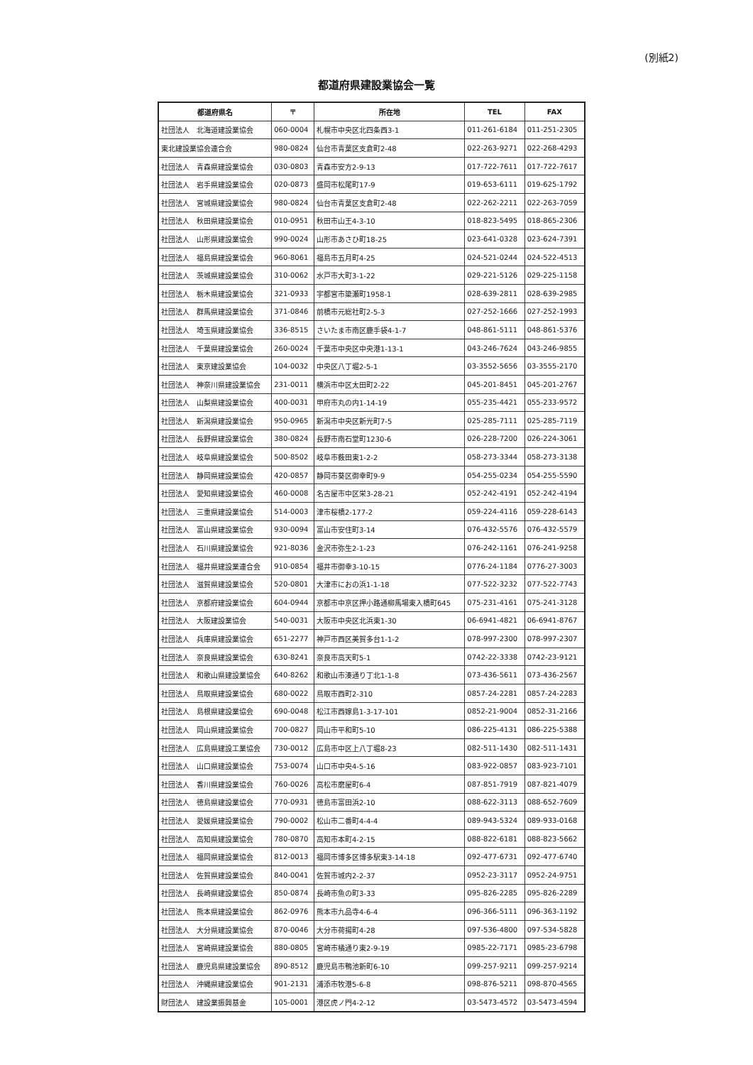(別紙2)
都道府県建設業協会一覧
| 都道府県名 | 〒 | 所在地 | TEL | FAX |
| --- | --- | --- | --- | --- |
| 社団法人 北海道建設業協会 | 060-0004 | 札幌市中央区北四条西3-1 | 011-261-6184 | 011-251-2305 |
| 東北建設業協会連合会 | 980-0824 | 仙台市青葉区支倉町2-48 | 022-263-9271 | 022-268-4293 |
| 社団法人 青森県建設業協会 | 030-0803 | 青森市安方2-9-13 | 017-722-7611 | 017-722-7617 |
| 社団法人 岩手県建設業協会 | 020-0873 | 盛岡市松尾町17-9 | 019-653-6111 | 019-625-1792 |
| 社団法人 宮城県建設業協会 | 980-0824 | 仙台市青葉区支倉町2-48 | 022-262-2211 | 022-263-7059 |
| 社団法人 秋田県建設業協会 | 010-0951 | 秋田市山王4-3-10 | 018-823-5495 | 018-865-2306 |
| 社団法人 山形県建設業協会 | 990-0024 | 山形市あさひ町18-25 | 023-641-0328 | 023-624-7391 |
| 社団法人 福島県建設業協会 | 960-8061 | 福島市五月町4-25 | 024-521-0244 | 024-522-4513 |
| 社団法人 茨城県建設業協会 | 310-0062 | 水戸市大町3-1-22 | 029-221-5126 | 029-225-1158 |
| 社団法人 栃木県建設業協会 | 321-0933 | 宇都宮市簗瀬町1958-1 | 028-639-2811 | 028-639-2985 |
| 社団法人 群馬県建設業協会 | 371-0846 | 前橋市元総社町2-5-3 | 027-252-1666 | 027-252-1993 |
| 社団法人 埼玉県建設業協会 | 336-8515 | さいたま市南区鹿手袋4-1-7 | 048-861-5111 | 048-861-5376 |
| 社団法人 千葉県建設業協会 | 260-0024 | 千葉市中央区中央港1-13-1 | 043-246-7624 | 043-246-9855 |
| 社団法人 東京建設業協会 | 104-0032 | 中央区八丁堀2-5-1 | 03-3552-5656 | 03-3555-2170 |
| 社団法人 神奈川県建設業協会 | 231-0011 | 横浜市中区太田町2-22 | 045-201-8451 | 045-201-2767 |
| 社団法人 山梨県建設業協会 | 400-0031 | 甲府市丸の内1-14-19 | 055-235-4421 | 055-233-9572 |
| 社団法人 新潟県建設業協会 | 950-0965 | 新潟市中央区新光町7-5 | 025-285-7111 | 025-285-7119 |
| 社団法人 長野県建設業協会 | 380-0824 | 長野市南石堂町1230-6 | 026-228-7200 | 026-224-3061 |
| 社団法人 岐阜県建設業協会 | 500-8502 | 岐阜市薮田東1-2-2 | 058-273-3344 | 058-273-3138 |
| 社団法人 静岡県建設業協会 | 420-0857 | 静岡市葵区御幸町9-9 | 054-255-0234 | 054-255-5590 |
| 社団法人 愛知県建設業協会 | 460-0008 | 名古屋市中区栄3-28-21 | 052-242-4191 | 052-242-4194 |
| 社団法人 三重県建設業協会 | 514-0003 | 津市桜橋2-177-2 | 059-224-4116 | 059-228-6143 |
| 社団法人 富山県建設業協会 | 930-0094 | 富山市安住町3-14 | 076-432-5576 | 076-432-5579 |
| 社団法人 石川県建設業協会 | 921-8036 | 金沢市弥生2-1-23 | 076-242-1161 | 076-241-9258 |
| 社団法人 福井県建設業連合会 | 910-0854 | 福井市御幸3-10-15 | 0776-24-1184 | 0776-27-3003 |
| 社団法人 滋賀県建設業協会 | 520-0801 | 大津市におの浜1-1-18 | 077-522-3232 | 077-522-7743 |
| 社団法人 京都府建設業協会 | 604-0944 | 京都市中京区押小路通柳馬場東入橋町645 | 075-231-4161 | 075-241-3128 |
| 社団法人 大阪建設業協会 | 540-0031 | 大阪市中央区北浜東1-30 | 06-6941-4821 | 06-6941-8767 |
| 社団法人 兵庫県建設業協会 | 651-2277 | 神戸市西区美賀多台1-1-2 | 078-997-2300 | 078-997-2307 |
| 社団法人 奈良県建設業協会 | 630-8241 | 奈良市高天町5-1 | 0742-22-3338 | 0742-23-9121 |
| 社団法人 和歌山県建設業協会 | 640-8262 | 和歌山市湊通り丁北1-1-8 | 073-436-5611 | 073-436-2567 |
| 社団法人 鳥取県建設業協会 | 680-0022 | 鳥取市西町2-310 | 0857-24-2281 | 0857-24-2283 |
| 社団法人 島根県建設業協会 | 690-0048 | 松江市西嫁島1-3-17-101 | 0852-21-9004 | 0852-31-2166 |
| 社団法人 岡山県建設業協会 | 700-0827 | 岡山市平和町5-10 | 086-225-4131 | 086-225-5388 |
| 社団法人 広島県建設工業協会 | 730-0012 | 広島市中区上八丁堀8-23 | 082-511-1430 | 082-511-1431 |
| 社団法人 山口県建設業協会 | 753-0074 | 山口市中央4-5-16 | 083-922-0857 | 083-923-7101 |
| 社団法人 香川県建設業協会 | 760-0026 | 高松市磨屋町6-4 | 087-851-7919 | 087-821-4079 |
| 社団法人 徳島県建設業協会 | 770-0931 | 徳島市富田浜2-10 | 088-622-3113 | 088-652-7609 |
| 社団法人 愛媛県建設業協会 | 790-0002 | 松山市二番町4-4-4 | 089-943-5324 | 089-933-0168 |
| 社団法人 高知県建設業協会 | 780-0870 | 高知市本町4-2-15 | 088-822-6181 | 088-823-5662 |
| 社団法人 福岡県建設業協会 | 812-0013 | 福岡市博多区博多駅東3-14-18 | 092-477-6731 | 092-477-6740 |
| 社団法人 佐賀県建設業協会 | 840-0041 | 佐賀市城内2-2-37 | 0952-23-3117 | 0952-24-9751 |
| 社団法人 長崎県建設業協会 | 850-0874 | 長崎市魚の町3-33 | 095-826-2285 | 095-826-2289 |
| 社団法人 熊本県建設業協会 | 862-0976 | 熊本市九品寺4-6-4 | 096-366-5111 | 096-363-1192 |
| 社団法人 大分県建設業協会 | 870-0046 | 大分市荷揚町4-28 | 097-536-4800 | 097-534-5828 |
| 社団法人 宮崎県建設業協会 | 880-0805 | 宮崎市橘通り東2-9-19 | 0985-22-7171 | 0985-23-6798 |
| 社団法人 鹿児島県建設業協会 | 890-8512 | 鹿児島市鴨池新町6-10 | 099-257-9211 | 099-257-9214 |
| 社団法人 沖縄県建設業協会 | 901-2131 | 浦添市牧港5-6-8 | 098-876-5211 | 098-870-4565 |
| 財団法人 建設業振興基金 | 105-0001 | 港区虎ノ門4-2-12 | 03-5473-4572 | 03-5473-4594 |